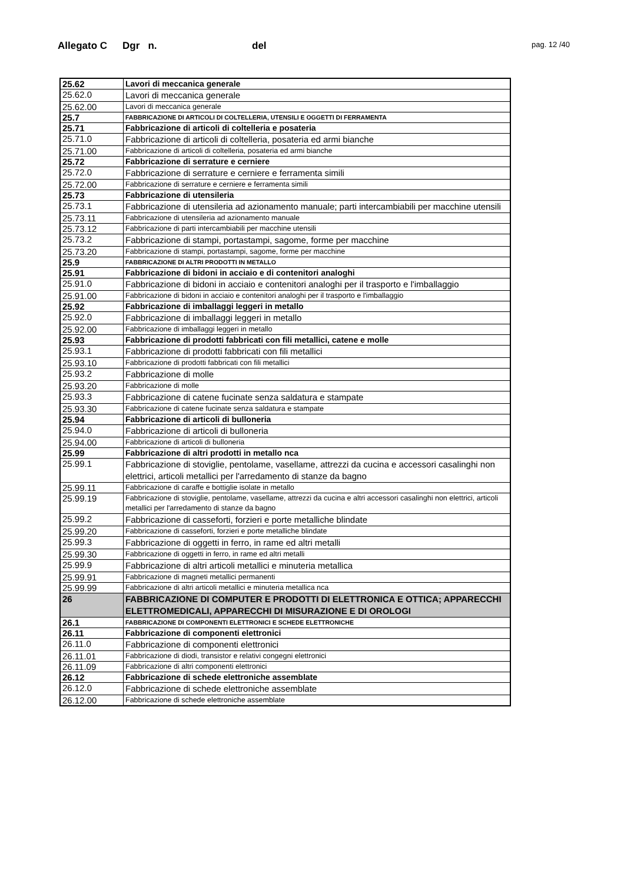Allegato C Dgr n. del pag. 12 /40
| 25.62 | Lavori di meccanica generale |
| 25.62.0 | Lavori di meccanica generale |
| 25.62.00 | Lavori di meccanica generale |
| 25.7 | FABBRICAZIONE DI ARTICOLI DI COLTELLERIA, UTENSILI E OGGETTI DI FERRAMENTA |
| 25.71 | Fabbricazione di articoli di coltelleria e posateria |
| 25.71.0 | Fabbricazione di articoli di coltelleria, posateria ed armi bianche |
| 25.71.00 | Fabbricazione di articoli di coltelleria, posateria ed armi bianche |
| 25.72 | Fabbricazione di serrature e cerniere |
| 25.72.0 | Fabbricazione di serrature e cerniere e ferramenta simili |
| 25.72.00 | Fabbricazione di serrature e cerniere e ferramenta simili |
| 25.73 | Fabbricazione di utensileria |
| 25.73.1 | Fabbricazione di utensileria ad azionamento manuale; parti intercambiabili per macchine utensili |
| 25.73.11 | Fabbricazione di utensileria ad azionamento manuale |
| 25.73.12 | Fabbricazione di parti intercambiabili per macchine utensili |
| 25.73.2 | Fabbricazione di stampi, portastampi, sagome, forme per macchine |
| 25.73.20 | Fabbricazione di stampi, portastampi, sagome, forme per macchine |
| 25.9 | FABBRICAZIONE DI ALTRI PRODOTTI IN METALLO |
| 25.91 | Fabbricazione di bidoni in acciaio e di contenitori analoghi |
| 25.91.0 | Fabbricazione di bidoni in acciaio e contenitori analoghi per il trasporto e l'imballaggio |
| 25.91.00 | Fabbricazione di bidoni in acciaio e contenitori analoghi per il trasporto e l'imballaggio |
| 25.92 | Fabbricazione di imballaggi leggeri in metallo |
| 25.92.0 | Fabbricazione di imballaggi leggeri in metallo |
| 25.92.00 | Fabbricazione di imballaggi leggeri in metallo |
| 25.93 | Fabbricazione di prodotti fabbricati con fili metallici, catene e molle |
| 25.93.1 | Fabbricazione di prodotti fabbricati con fili metallici |
| 25.93.10 | Fabbricazione di prodotti fabbricati con fili metallici |
| 25.93.2 | Fabbricazione di molle |
| 25.93.20 | Fabbricazione di molle |
| 25.93.3 | Fabbricazione di catene fucinate senza saldatura e stampate |
| 25.93.30 | Fabbricazione di catene fucinate senza saldatura e stampate |
| 25.94 | Fabbricazione di articoli di bulloneria |
| 25.94.0 | Fabbricazione di articoli di bulloneria |
| 25.94.00 | Fabbricazione di articoli di bulloneria |
| 25.99 | Fabbricazione di altri prodotti in metallo nca |
| 25.99.1 | Fabbricazione di stoviglie, pentolame, vasellame, attrezzi da cucina e accessori casalinghi non elettrici, articoli metallici per l'arredamento di stanze da bagno |
| 25.99.11 | Fabbricazione di caraffe e bottiglie isolate in metallo |
| 25.99.19 | Fabbricazione di stoviglie, pentolame, vasellame, attrezzi da cucina e altri accessori casalinghi non elettrici, articoli metallici per l'arredamento di stanze da bagno |
| 25.99.2 | Fabbricazione di casseforti, forzieri e porte metalliche blindate |
| 25.99.20 | Fabbricazione di casseforti, forzieri e porte metalliche blindate |
| 25.99.3 | Fabbricazione di oggetti in ferro, in rame ed altri metalli |
| 25.99.30 | Fabbricazione di oggetti in ferro, in rame ed altri metalli |
| 25.99.9 | Fabbricazione di altri articoli metallici e minuteria metallica |
| 25.99.91 | Fabbricazione di magneti metallici permanenti |
| 25.99.99 | Fabbricazione di altri articoli metallici e minuteria metallica nca |
| 26 | FABBRICAZIONE DI COMPUTER E PRODOTTI DI ELETTRONICA E OTTICA; APPARECCHI ELETTROMEDICALI, APPARECCHI DI MISURAZIONE E DI OROLOGI |
| 26.1 | FABBRICAZIONE DI COMPONENTI ELETTRONICI E SCHEDE ELETTRONICHE |
| 26.11 | Fabbricazione di componenti elettronici |
| 26.11.0 | Fabbricazione di componenti elettronici |
| 26.11.01 | Fabbricazione di diodi, transistor e relativi congegni elettronici |
| 26.11.09 | Fabbricazione di altri componenti elettronici |
| 26.12 | Fabbricazione di schede elettroniche assemblate |
| 26.12.0 | Fabbricazione di schede elettroniche assemblate |
| 26.12.00 | Fabbricazione di schede elettroniche assemblate |